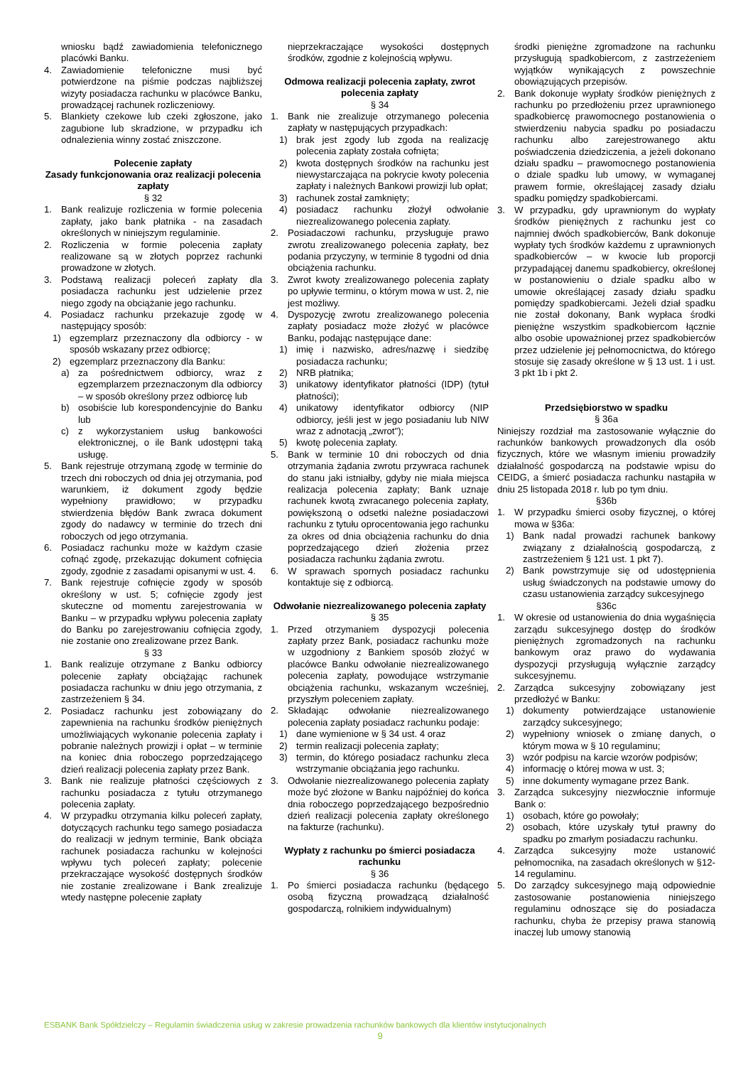wniosku bądź zawiadomienia telefonicznego placówki Banku.
4. Zawiadomienie telefoniczne musi być potwierdzone na piśmie podczas najbliższej wizyty posiadacza rachunku w placówce Banku, prowadzącej rachunek rozliczeniowy.
5. Blankiety czekowe lub czeki zgłoszone, jako zagubione lub skradzione, w przypadku ich odnalezienia winny zostać zniszczone.
Polecenie zapłaty
Zasady funkcjonowania oraz realizacji polecenia zapłaty
§ 32
1. Bank realizuje rozliczenia w formie polecenia zapłaty, jako bank płatnika - na zasadach określonych w niniejszym regulaminie.
2. Rozliczenia w formie polecenia zapłaty realizowane są w złotych poprzez rachunki prowadzone w złotych.
3. Podstawą realizacji poleceń zapłaty dla posiadacza rachunku jest udzielenie przez niego zgody na obciążanie jego rachunku.
4. Posiadacz rachunku przekazuje zgodę w następujący sposób:
1) egzemplarz przeznaczony dla odbiorcy - w sposób wskazany przez odbiorcę;
2) egzemplarz przeznaczony dla Banku:
a) za pośrednictwem odbiorcy, wraz z egzemplarzem przeznaczonym dla odbiorcy – w sposób określony przez odbiorcę lub
b) osobiście lub korespondencyjnie do Banku lub
c) z wykorzystaniem usług bankowości elektronicznej, o ile Bank udostępni taką usługę.
5. Bank rejestruje otrzymaną zgodę w terminie do trzech dni roboczych od dnia jej otrzymania, pod warunkiem, iż dokument zgody będzie wypełniony prawidłowo; w przypadku stwierdzenia błędów Bank zwraca dokument zgody do nadawcy w terminie do trzech dni roboczych od jego otrzymania.
6. Posiadacz rachunku może w każdym czasie cofnąć zgodę, przekazując dokument cofnięcia zgody, zgodnie z zasadami opisanymi w ust. 4.
7. Bank rejestruje cofnięcie zgody w sposób określony w ust. 5; cofnięcie zgody jest skuteczne od momentu zarejestrowania w Banku – w przypadku wpływu polecenia zapłaty do Banku po zarejestrowaniu cofnięcia zgody, nie zostanie ono zrealizowane przez Bank.
§ 33
1. Bank realizuje otrzymane z Banku odbiorcy polecenie zapłaty obciążając rachunek posiadacza rachunku w dniu jego otrzymania, z zastrzeżeniem § 34.
2. Posiadacz rachunku jest zobowiązany do zapewnienia na rachunku środków pieniężnych umożliwiających wykonanie polecenia zapłaty i pobranie należnych prowizji i opłat – w terminie na koniec dnia roboczego poprzedzającego dzień realizacji polecenia zapłaty przez Bank.
3. Bank nie realizuje płatności częściowych z rachunku posiadacza z tytułu otrzymanego polecenia zapłaty.
4. W przypadku otrzymania kilku poleceń zapłaty, dotyczących rachunku tego samego posiadacza do realizacji w jednym terminie, Bank obciąża rachunek posiadacza rachunku w kolejności wpływu tych poleceń zapłaty; polecenie przekraczające wysokość dostępnych środków nie zostanie zrealizowane i Bank zrealizuje wtedy następne polecenie zapłaty
nieprzekraczające wysokości dostępnych środków, zgodnie z kolejnością wpływu.
Odmowa realizacji polecenia zapłaty, zwrot polecenia zapłaty
§ 34
1. Bank nie zrealizuje otrzymanego polecenia zapłaty w następujących przypadkach:
1) brak jest zgody lub zgoda na realizację polecenia zapłaty została cofnięta;
2) kwota dostępnych środków na rachunku jest niewystarczająca na pokrycie kwoty polecenia zapłaty i należnych Bankowi prowizji lub opłat;
3) rachunek został zamknięty;
4) posiadacz rachunku złożył odwołanie niezrealizowanego polecenia zapłaty.
2. Posiadaczowi rachunku, przysługuje prawo zwrotu zrealizowanego polecenia zapłaty, bez podania przyczyny, w terminie 8 tygodni od dnia obciążenia rachunku.
3. Zwrot kwoty zrealizowanego polecenia zapłaty po upływie terminu, o którym mowa w ust. 2, nie jest możliwy.
4. Dyspozycję zwrotu zrealizowanego polecenia zapłaty posiadacz może złożyć w placówce Banku, podając następujące dane:
1) imię i nazwisko, adres/nazwę i siedzibę posiadacza rachunku;
2) NRB płatnika;
3) unikatowy identyfikator płatności (IDP) (tytuł płatności);
4) unikatowy identyfikator odbiorcy (NIP odbiorcy, jeśli jest w jego posiadaniu lub NIW wraz z adnotacją „zwrot");
5) kwotę polecenia zapłaty.
5. Bank w terminie 10 dni roboczych od dnia otrzymania żądania zwrotu przywraca rachunek do stanu jaki istniałby, gdyby nie miała miejsca realizacja polecenia zapłaty; Bank uznaje rachunek kwotą zwracanego polecenia zapłaty, powiększoną o odsetki należne posiadaczowi rachunku z tytułu oprocentowania jego rachunku za okres od dnia obciążenia rachunku do dnia poprzedzającego dzień złożenia przez posiadacza rachunku żądania zwrotu.
6. W sprawach spornych posiadacz rachunku kontaktuje się z odbiorcą.
Odwołanie niezrealizowanego polecenia zapłaty
§ 35
1. Przed otrzymaniem dyspozycji polecenia zapłaty przez Bank, posiadacz rachunku może w uzgodniony z Bankiem sposób złożyć w placówce Banku odwołanie niezrealizowanego polecenia zapłaty, powodujące wstrzymanie obciążenia rachunku, wskazanym wcześniej, przyszłym poleceniem zapłaty.
2. Składając odwołanie niezrealizowanego polecenia zapłaty posiadacz rachunku podaje:
1) dane wymienione w § 34 ust. 4 oraz
2) termin realizacji polecenia zapłaty;
3) termin, do którego posiadacz rachunku zleca wstrzymanie obciążania jego rachunku.
3. Odwołanie niezrealizowanego polecenia zapłaty może być złożone w Banku najpóźniej do końca dnia roboczego poprzedzającego bezpośrednio dzień realizacji polecenia zapłaty określonego na fakturze (rachunku).
Wypłaty z rachunku po śmierci posiadacza rachunku
§ 36
1. Po śmierci posiadacza rachunku (będącego osobą fizyczną prowadzącą działalność gospodarczą, rolnikiem indywidualnym)
środki pieniężne zgromadzone na rachunku przysługują spadkobiercom, z zastrzeżeniem wyjątków wynikających z powszechnie obowiązujących przepisów.
2. Bank dokonuje wypłaty środków pieniężnych z rachunku po przedłożeniu przez uprawnionego spadkobiercę prawomocnego postanowienia o stwierdzeniu nabycia spadku po posiadaczu rachunku albo zarejestrowanego aktu poświadczenia dziedziczenia, a jeżeli dokonano działu spadku – prawomocnego postanowienia o dziale spadku lub umowy, w wymaganej prawem formie, określającej zasady działu spadku pomiędzy spadkobiercami.
3. W przypadku, gdy uprawnionym do wypłaty środków pieniężnych z rachunku jest co najmniej dwóch spadkobierców, Bank dokonuje wypłaty tych środków każdemu z uprawnionych spadkobierców – w kwocie lub proporcji przypadającej danemu spadkobiercy, określonej w postanowieniu o dziale spadku albo w umowie określającej zasady działu spadku pomiędzy spadkobiercami. Jeżeli dział spadku nie został dokonany, Bank wypłaca środki pieniężne wszystkim spadkobiercom łącznie albo osobie upoważnionej przez spadkobierców przez udzielenie jej pełnomocnictwa, do którego stosuje się zasady określone w § 13 ust. 1 i ust. 3 pkt 1b i pkt 2.
Przedsiębiorstwo w spadku
§ 36a
Niniejszy rozdział ma zastosowanie wyłącznie do rachunków bankowych prowadzonych dla osób fizycznych, które we własnym imieniu prowadziły działalność gospodarczą na podstawie wpisu do CEIDG, a śmierć posiadacza rachunku nastąpiła w dniu 25 listopada 2018 r. lub po tym dniu.
§36b
1. W przypadku śmierci osoby fizycznej, o której mowa w §36a:
1) Bank nadal prowadzi rachunek bankowy związany z działalnością gospodarczą, z zastrzeżeniem § 121 ust. 1 pkt 7).
2) Bank powstrzymuje się od udostępnienia usług świadczonych na podstawie umowy do czasu ustanowienia zarządcy sukcesyjnego
§36c
1. W okresie od ustanowienia do dnia wygaśnięcia zarządu sukcesyjnego dostęp do środków pieniężnych zgromadzonych na rachunku bankowym oraz prawo do wydawania dyspozycji przysługują wyłącznie zarządcy sukcesyjnemu.
2. Zarządca sukcesyjny zobowiązany jest przedłożyć w Banku:
1) dokumenty potwierdzające ustanowienie zarządcy sukcesyjnego;
2) wypełniony wniosek o zmianę danych, o którym mowa w § 10 regulaminu;
3) wzór podpisu na karcie wzorów podpisów;
4) informację o której mowa w ust. 3;
5) inne dokumenty wymagane przez Bank.
3. Zarządca sukcesyjny niezwłocznie informuje Bank o:
1) osobach, które go powołały;
2) osobach, które uzyskały tytuł prawny do spadku po zmarłym posiadaczu rachunku.
4. Zarządca sukcesyjny może ustanowić pełnomocnika, na zasadach określonych w §12-14 regulaminu.
5. Do zarządcy sukcesyjnego mają odpowiednie zastosowanie postanowienia niniejszego regulaminu odnoszące się do posiadacza rachunku, chyba że przepisy prawa stanowią inaczej lub umowy stanowią
ESBANK Bank Spółdzielczy – Regulamin świadczenia usług w zakresie prowadzenia rachunków bankowych dla klientów instytucjonalnych
9